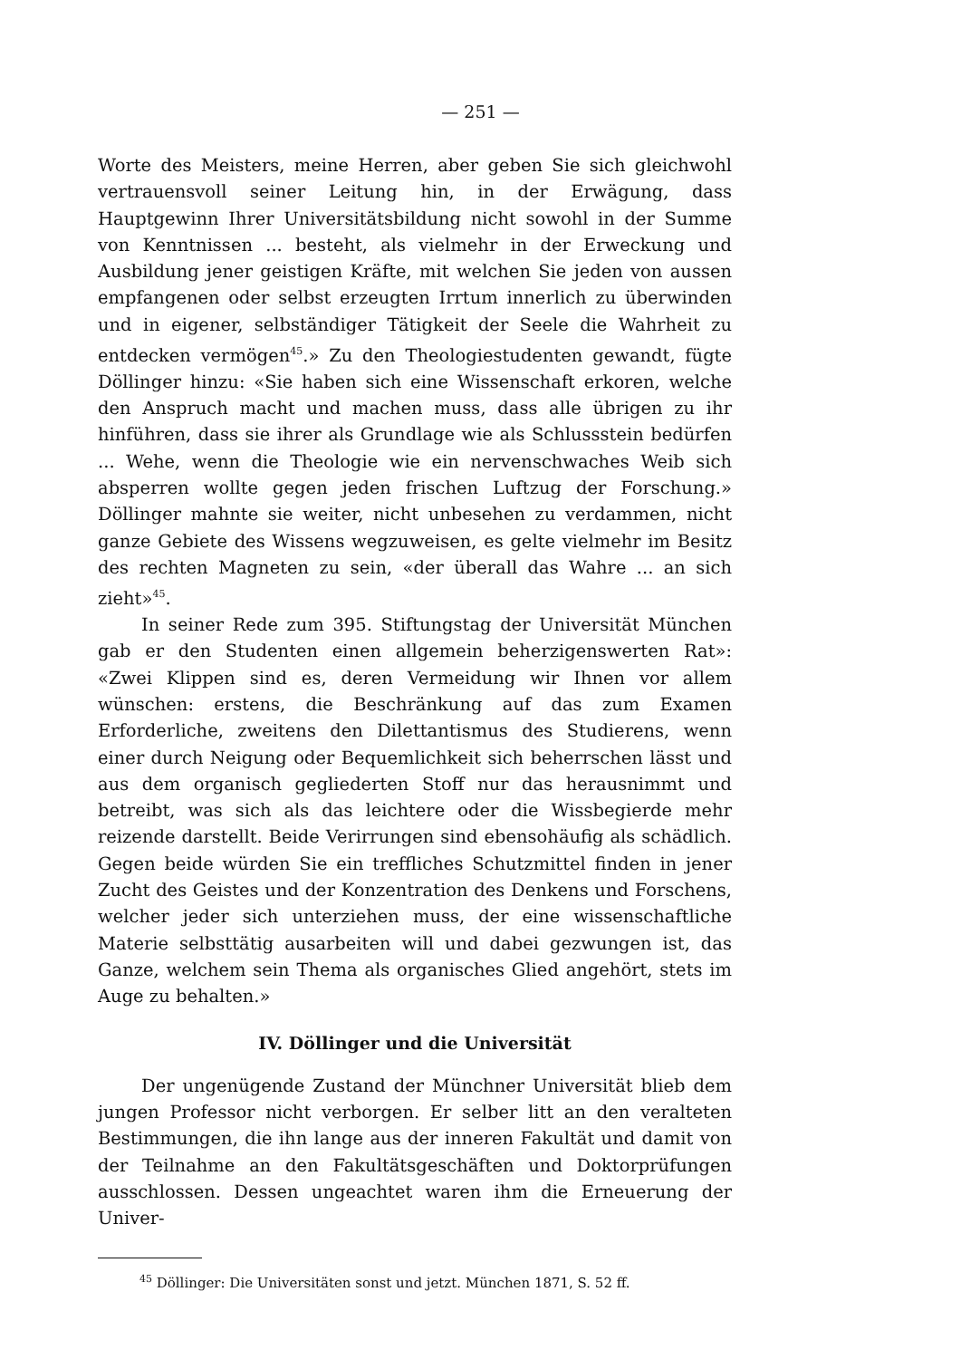— 251 —
Worte des Meisters, meine Herren, aber geben Sie sich gleichwohl vertrauensvoll seiner Leitung hin, in der Erwägung, dass Hauptgewinn Ihrer Universitätsbildung nicht sowohl in der Summe von Kenntnissen ... besteht, als vielmehr in der Erweckung und Ausbildung jener geistigen Kräfte, mit welchen Sie jeden von aussen empfangenen oder selbst erzeugten Irrtum innerlich zu überwinden und in eigener, selbständiger Tätigkeit der Seele die Wahrheit zu entdecken vermögen<sup>45</sup>.» Zu den Theologiestudenten gewandt, fügte Döllinger hinzu: «Sie haben sich eine Wissenschaft erkoren, welche den Anspruch macht und machen muss, dass alle übrigen zu ihr hinführen, dass sie ihrer als Grundlage wie als Schlussstein bedürfen ... Wehe, wenn die Theologie wie ein nervenschwaches Weib sich absperren wollte gegen jeden frischen Luftzug der Forschung.» Döllinger mahnte sie weiter, nicht unbesehen zu verdammen, nicht ganze Gebiete des Wissens wegzuweisen, es gelte vielmehr im Besitz des rechten Magneten zu sein, «der überall das Wahre ... an sich zieht»<sup>45</sup>.
In seiner Rede zum 395. Stiftungstag der Universität München gab er den Studenten einen allgemein beherzigenswerten Rat»: «Zwei Klippen sind es, deren Vermeidung wir Ihnen vor allem wünschen: erstens, die Beschränkung auf das zum Examen Erforderliche, zweitens den Dilettantismus des Studierens, wenn einer durch Neigung oder Bequemlichkeit sich beherrschen lässt und aus dem organisch gegliederten Stoff nur das herausnimmt und betreibt, was sich als das leichtere oder die Wissbegierde mehr reizende darstellt. Beide Verirrungen sind ebensohäufig als schädlich. Gegen beide würden Sie ein treffliches Schutzmittel finden in jener Zucht des Geistes und der Konzentration des Denkens und Forschens, welcher jeder sich unterziehen muss, der eine wissenschaftliche Materie selbsttätig ausarbeiten will und dabei gezwungen ist, das Ganze, welchem sein Thema als organisches Glied angehört, stets im Auge zu behalten.»
IV. Döllinger und die Universität
Der ungenügende Zustand der Münchner Universität blieb dem jungen Professor nicht verborgen. Er selber litt an den veralteten Bestimmungen, die ihn lange aus der inneren Fakultät und damit von der Teilnahme an den Fakultätsgeschäften und Doktorprüfungen ausschlossen. Dessen ungeachtet waren ihm die Erneuerung der Univer-
<sup>45</sup> Döllinger: Die Universitäten sonst und jetzt. München 1871, S. 52 ff.